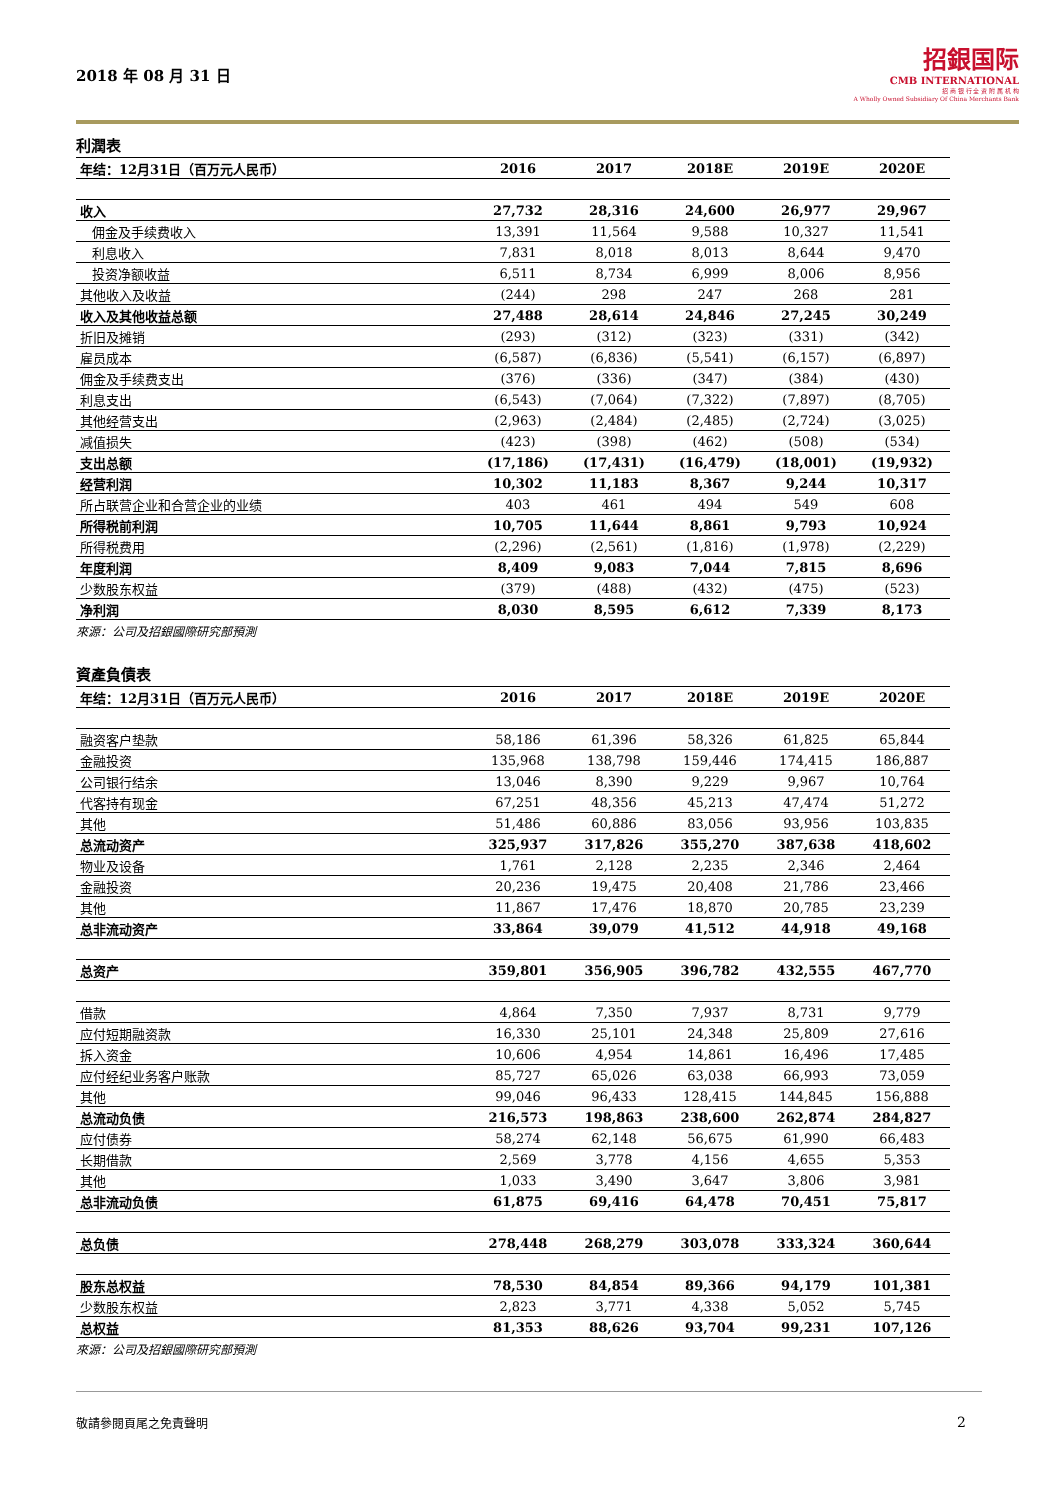2018 年 08 月 31 日
招銀国际
CMB INTERNATIONAL
招 商 银 行 全 资 附 属 机 构
A Wholly Owned Subsidiary Of China Merchants Bank
利潤表
| 年结：12月31日（百万元人民币） | 2016 | 2017 | 2018E | 2019E | 2020E |
| --- | --- | --- | --- | --- | --- |
| 收入 | 27,732 | 28,316 | 24,600 | 26,977 | 29,967 |
| 佣金及手续费收入 | 13,391 | 11,564 | 9,588 | 10,327 | 11,541 |
| 利息收入 | 7,831 | 8,018 | 8,013 | 8,644 | 9,470 |
| 投资净额收益 | 6,511 | 8,734 | 6,999 | 8,006 | 8,956 |
| 其他收入及收益 | (244) | 298 | 247 | 268 | 281 |
| 收入及其他收益总额 | 27,488 | 28,614 | 24,846 | 27,245 | 30,249 |
| 折旧及摊销 | (293) | (312) | (323) | (331) | (342) |
| 雇员成本 | (6,587) | (6,836) | (5,541) | (6,157) | (6,897) |
| 佣金及手续费支出 | (376) | (336) | (347) | (384) | (430) |
| 利息支出 | (6,543) | (7,064) | (7,322) | (7,897) | (8,705) |
| 其他经营支出 | (2,963) | (2,484) | (2,485) | (2,724) | (3,025) |
| 减值损失 | (423) | (398) | (462) | (508) | (534) |
| 支出总额 | (17,186) | (17,431) | (16,479) | (18,001) | (19,932) |
| 经营利润 | 10,302 | 11,183 | 8,367 | 9,244 | 10,317 |
| 所占联营企业和合营企业的业绩 | 403 | 461 | 494 | 549 | 608 |
| 所得税前利润 | 10,705 | 11,644 | 8,861 | 9,793 | 10,924 |
| 所得税费用 | (2,296) | (2,561) | (1,816) | (1,978) | (2,229) |
| 年度利润 | 8,409 | 9,083 | 7,044 | 7,815 | 8,696 |
| 少数股东权益 | (379) | (488) | (432) | (475) | (523) |
| 净利润 | 8,030 | 8,595 | 6,612 | 7,339 | 8,173 |
來源：公司及招銀國際研究部預測
資產負債表
| 年结：12月31日（百万元人民币） | 2016 | 2017 | 2018E | 2019E | 2020E |
| --- | --- | --- | --- | --- | --- |
| 融资客户垫款 | 58,186 | 61,396 | 58,326 | 61,825 | 65,844 |
| 金融投资 | 135,968 | 138,798 | 159,446 | 174,415 | 186,887 |
| 公司银行结余 | 13,046 | 8,390 | 9,229 | 9,967 | 10,764 |
| 代客持有现金 | 67,251 | 48,356 | 45,213 | 47,474 | 51,272 |
| 其他 | 51,486 | 60,886 | 83,056 | 93,956 | 103,835 |
| 总流动资产 | 325,937 | 317,826 | 355,270 | 387,638 | 418,602 |
| 物业及设备 | 1,761 | 2,128 | 2,235 | 2,346 | 2,464 |
| 金融投资 | 20,236 | 19,475 | 20,408 | 21,786 | 23,466 |
| 其他 | 11,867 | 17,476 | 18,870 | 20,785 | 23,239 |
| 总非流动资产 | 33,864 | 39,079 | 41,512 | 44,918 | 49,168 |
| 总资产 | 359,801 | 356,905 | 396,782 | 432,555 | 467,770 |
| 借款 | 4,864 | 7,350 | 7,937 | 8,731 | 9,779 |
| 应付短期融资款 | 16,330 | 25,101 | 24,348 | 25,809 | 27,616 |
| 拆入资金 | 10,606 | 4,954 | 14,861 | 16,496 | 17,485 |
| 应付经纪业务客户账款 | 85,727 | 65,026 | 63,038 | 66,993 | 73,059 |
| 其他 | 99,046 | 96,433 | 128,415 | 144,845 | 156,888 |
| 总流动负债 | 216,573 | 198,863 | 238,600 | 262,874 | 284,827 |
| 应付债券 | 58,274 | 62,148 | 56,675 | 61,990 | 66,483 |
| 长期借款 | 2,569 | 3,778 | 4,156 | 4,655 | 5,353 |
| 其他 | 1,033 | 3,490 | 3,647 | 3,806 | 3,981 |
| 总非流动负债 | 61,875 | 69,416 | 64,478 | 70,451 | 75,817 |
| 总负债 | 278,448 | 268,279 | 303,078 | 333,324 | 360,644 |
| 股东总权益 | 78,530 | 84,854 | 89,366 | 94,179 | 101,381 |
| 少数股东权益 | 2,823 | 3,771 | 4,338 | 5,052 | 5,745 |
| 总权益 | 81,353 | 88,626 | 93,704 | 99,231 | 107,126 |
來源：公司及招銀國際研究部預測
敬請參閱頁尾之免責聲明 2